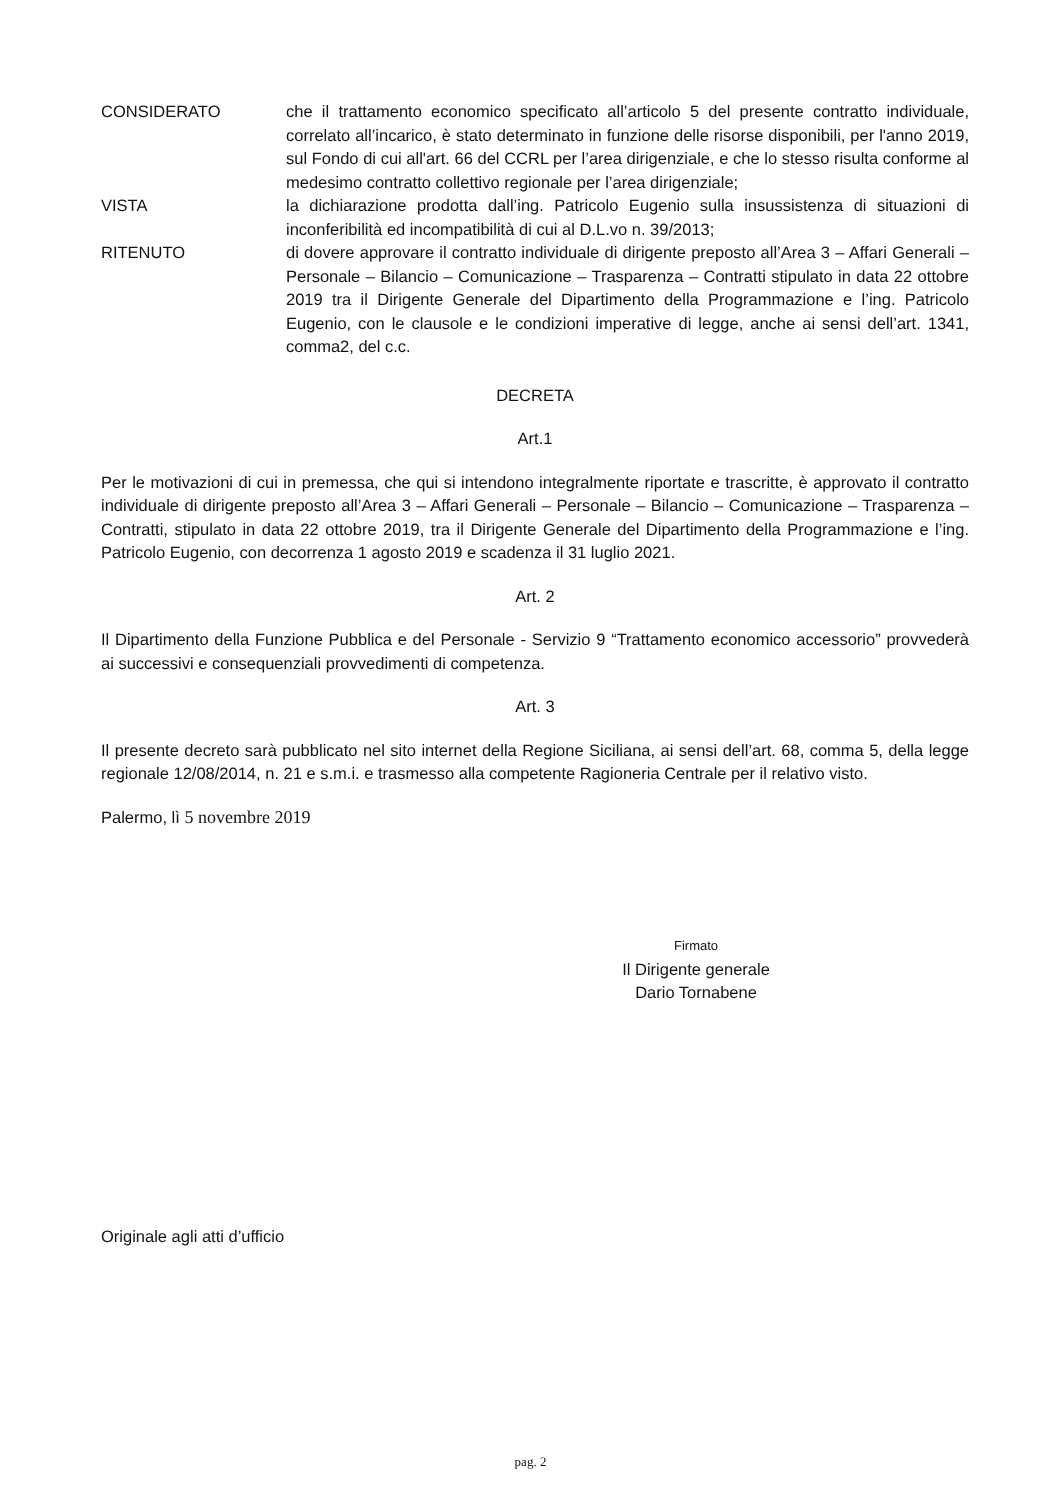CONSIDERATO che il trattamento economico specificato all’articolo 5 del presente contratto individuale, correlato all’incarico, è stato determinato in funzione delle risorse disponibili, per l'anno 2019, sul Fondo di cui all'art. 66 del CCRL per l’area dirigenziale, e che lo stesso risulta conforme al medesimo contratto collettivo regionale per l’area dirigenziale;
VISTA la dichiarazione prodotta dall’ing. Patricolo Eugenio sulla insussistenza di situazioni di inconferibilità ed incompatibilità di cui al D.L.vo n. 39/2013;
RITENUTO di dovere approvare il contratto individuale di dirigente preposto all’Area 3 – Affari Generali – Personale – Bilancio – Comunicazione – Trasparenza – Contratti stipulato in data 22 ottobre 2019 tra il Dirigente Generale del Dipartimento della Programmazione e l’ing. Patricolo Eugenio, con le clausole e le condizioni imperative di legge, anche ai sensi dell’art. 1341, comma2, del c.c.
DECRETA
Art.1
Per le motivazioni di cui in premessa, che qui si intendono integralmente riportate e trascritte, è approvato il contratto individuale di dirigente preposto all’Area 3 – Affari Generali – Personale – Bilancio – Comunicazione – Trasparenza – Contratti, stipulato in data 22 ottobre 2019, tra il Dirigente Generale del Dipartimento della Programmazione e l’ing. Patricolo Eugenio, con decorrenza 1 agosto 2019 e scadenza il 31 luglio 2021.
Art. 2
Il Dipartimento della Funzione Pubblica e del Personale - Servizio 9 “Trattamento economico accessorio” provvederà ai successivi e consequenziali provvedimenti di competenza.
Art. 3
Il presente decreto sarà pubblicato nel sito internet della Regione Siciliana, ai sensi dell’art. 68, comma 5, della legge regionale 12/08/2014, n. 21 e s.m.i. e trasmesso alla competente Ragioneria Centrale per il relativo visto.
Palermo, lì 5 novembre 2019
Firmato
Il Dirigente generale
Dario Tornabene
Originale agli atti d’ufficio
pag. 2